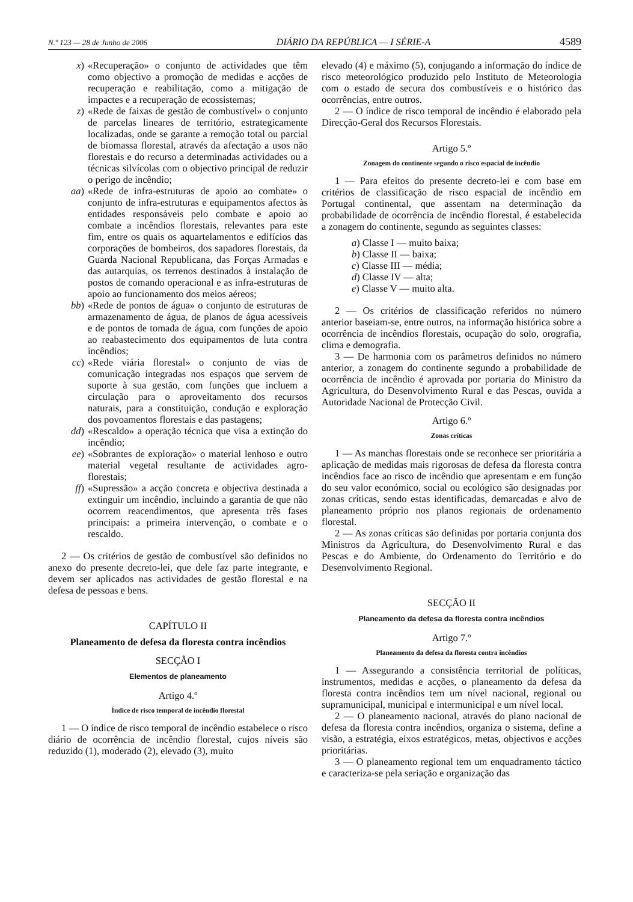N.º 123 — 28 de Junho de 2006 DIÁRIO DA REPÚBLICA — I SÉRIE-A 4589
x) «Recuperação» o conjunto de actividades que têm como objectivo a promoção de medidas e acções de recuperação e reabilitação, como a mitigação de impactes e a recuperação de ecossistemas;
z) «Rede de faixas de gestão de combustível» o conjunto de parcelas lineares de território, estrategicamente localizadas, onde se garante a remoção total ou parcial de biomassa florestal, através da afectação a usos não florestais e do recurso a determinadas actividades ou a técnicas silvícolas com o objectivo principal de reduzir o perigo de incêndio;
aa) «Rede de infra-estruturas de apoio ao combate» o conjunto de infra-estruturas e equipamentos afectos às entidades responsáveis pelo combate e apoio ao combate a incêndios florestais, relevantes para este fim, entre os quais os aquartelamentos e edifícios das corporações de bombeiros, dos sapadores florestais, da Guarda Nacional Republicana, das Forças Armadas e das autarquias, os terrenos destinados à instalação de postos de comando operacional e as infra-estruturas de apoio ao funcionamento dos meios aéreos;
bb) «Rede de pontos de água» o conjunto de estruturas de armazenamento de água, de planos de água acessíveis e de pontos de tomada de água, com funções de apoio ao reabastecimento dos equipamentos de luta contra incêndios;
cc) «Rede viária florestal» o conjunto de vias de comunicação integradas nos espaços que servem de suporte à sua gestão, com funções que incluem a circulação para o aproveitamento dos recursos naturais, para a constituição, condução e exploração dos povoamentos florestais e das pastagens;
dd) «Rescaldo» a operação técnica que visa a extinção do incêndio;
ee) «Sobrantes de exploração» o material lenhoso e outro material vegetal resultante de actividades agro-florestais;
ff) «Supressão» a acção concreta e objectiva destinada a extinguir um incêndio, incluindo a garantia de que não ocorrem reacendimentos, que apresenta três fases principais: a primeira intervenção, o combate e o rescaldo.
2 — Os critérios de gestão de combustível são definidos no anexo do presente decreto-lei, que dele faz parte integrante, e devem ser aplicados nas actividades de gestão florestal e na defesa de pessoas e bens.
CAPÍTULO II
Planeamento de defesa da floresta contra incêndios
SECÇÃO I
Elementos de planeamento
Artigo 4.º
Índice de risco temporal de incêndio florestal
1 — O índice de risco temporal de incêndio estabelece o risco diário de ocorrência de incêndio florestal, cujos níveis são reduzido (1), moderado (2), elevado (3), muito
elevado (4) e máximo (5), conjugando a informação do índice de risco meteorológico produzido pelo Instituto de Meteorologia com o estado de secura dos combustíveis e o histórico das ocorrências, entre outros.
2 — O índice de risco temporal de incêndio é elaborado pela Direcção-Geral dos Recursos Florestais.
Artigo 5.º
Zonagem do continente segundo o risco espacial de incêndio
1 — Para efeitos do presente decreto-lei e com base em critérios de classificação de risco espacial de incêndio em Portugal continental, que assentam na determinação da probabilidade de ocorrência de incêndio florestal, é estabelecida a zonagem do continente, segundo as seguintes classes:
a) Classe I — muito baixa;
b) Classe II — baixa;
c) Classe III — média;
d) Classe IV — alta;
e) Classe V — muito alta.
2 — Os critérios de classificação referidos no número anterior baseiam-se, entre outros, na informação histórica sobre a ocorrência de incêndios florestais, ocupação do solo, orografia, clima e demografia.
3 — De harmonia com os parâmetros definidos no número anterior, a zonagem do continente segundo a probabilidade de ocorrência de incêndio é aprovada por portaria do Ministro da Agricultura, do Desenvolvimento Rural e das Pescas, ouvida a Autoridade Nacional de Protecção Civil.
Artigo 6.º
Zonas críticas
1 — As manchas florestais onde se reconhece ser prioritária a aplicação de medidas mais rigorosas de defesa da floresta contra incêndios face ao risco de incêndio que apresentam e em função do seu valor económico, social ou ecológico são designadas por zonas críticas, sendo estas identificadas, demarcadas e alvo de planeamento próprio nos planos regionais de ordenamento florestal.
2 — As zonas críticas são definidas por portaria conjunta dos Ministros da Agricultura, do Desenvolvimento Rural e das Pescas e do Ambiente, do Ordenamento do Território e do Desenvolvimento Regional.
SECÇÃO II
Planeamento da defesa da floresta contra incêndios
Artigo 7.º
Planeamento da defesa da floresta contra incêndios
1 — Assegurando a consistência territorial de políticas, instrumentos, medidas e acções, o planeamento da defesa da floresta contra incêndios tem um nível nacional, regional ou supramunicipal, municipal e intermunicipal e um nível local.
2 — O planeamento nacional, através do plano nacional de defesa da floresta contra incêndios, organiza o sistema, define a visão, a estratégia, eixos estratégicos, metas, objectivos e acções prioritárias.
3 — O planeamento regional tem um enquadramento táctico e caracteriza-se pela seriação e organização das